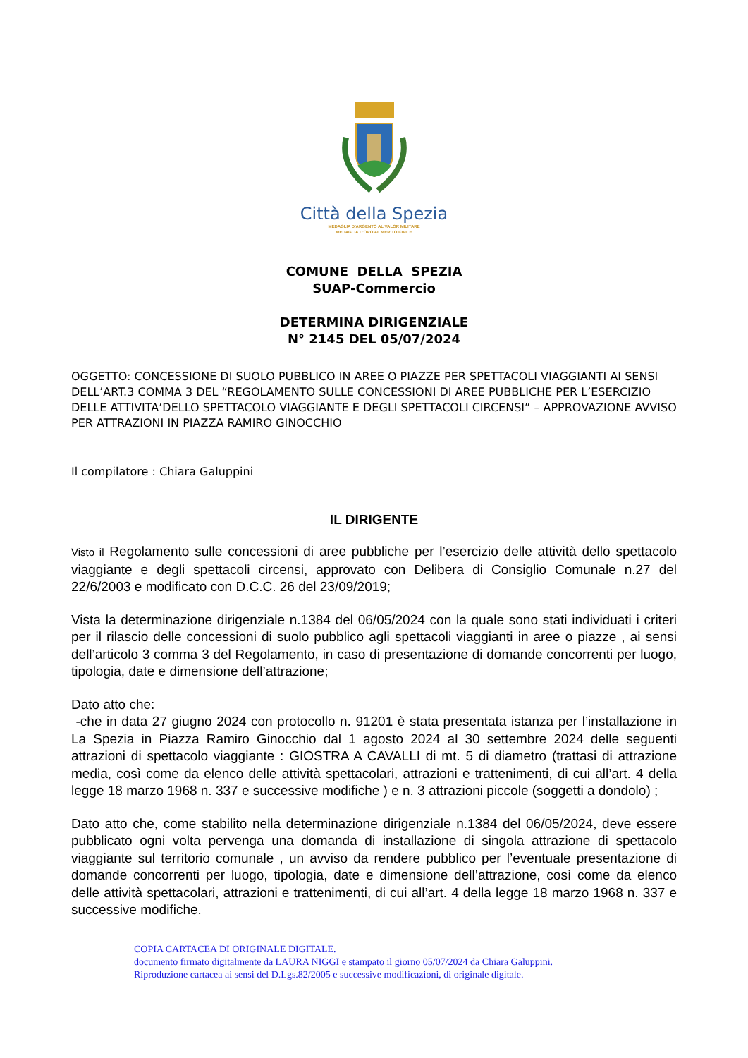Città della Spezia
MEDAGLIA D'ARGENTO AL VALOR MILITARE
MEDAGLIA D'ORO AL MERITO CIVILE
COMUNE DELLA SPEZIA
SUAP-Commercio
DETERMINA DIRIGENZIALE
N° 2145 DEL 05/07/2024
OGGETTO: CONCESSIONE DI SUOLO PUBBLICO IN AREE O PIAZZE PER SPETTACOLI VIAGGIANTI AI SENSI DELL’ART.3 COMMA 3 DEL “REGOLAMENTO SULLE CONCESSIONI DI AREE PUBBLICHE PER L’ESERCIZIO DELLE ATTIVITA’DELLO SPETTACOLO VIAGGIANTE E DEGLI SPETTACOLI CIRCENSI” – APPROVAZIONE AVVISO PER ATTRAZIONI IN PIAZZA RAMIRO GINOCCHIO
Il compilatore : Chiara Galuppini
IL DIRIGENTE
Visto il Regolamento sulle concessioni di aree pubbliche per l’esercizio delle attività dello spettacolo viaggiante e degli spettacoli circensi, approvato con Delibera di Consiglio Comunale n.27 del 22/6/2003 e modificato con D.C.C. 26 del 23/09/2019;
Vista la determinazione dirigenziale n.1384 del 06/05/2024 con la quale sono stati individuati i criteri per il rilascio delle concessioni di suolo pubblico agli spettacoli viaggianti in aree o piazze , ai sensi dell’articolo 3 comma 3 del Regolamento, in caso di presentazione di domande concorrenti per luogo, tipologia, date e dimensione dell’attrazione;
Dato atto che:
-che in data 27 giugno 2024 con protocollo n. 91201 è stata presentata istanza per l’installazione in La Spezia in Piazza Ramiro Ginocchio dal 1 agosto 2024 al 30 settembre 2024 delle seguenti attrazioni di spettacolo viaggiante : GIOSTRA A CAVALLI di mt. 5 di diametro (trattasi di attrazione media, così come da elenco delle attività spettacolari, attrazioni e trattenimenti, di cui all’art. 4 della legge 18 marzo 1968 n. 337 e successive modifiche ) e n. 3 attrazioni piccole (soggetti a dondolo) ;
Dato atto che, come stabilito nella determinazione dirigenziale n.1384 del 06/05/2024, deve essere pubblicato ogni volta pervenga una domanda di installazione di singola attrazione di spettacolo viaggiante sul territorio comunale , un avviso da rendere pubblico per l’eventuale presentazione di domande concorrenti per luogo, tipologia, date e dimensione dell’attrazione, così come da elenco delle attività spettacolari, attrazioni e trattenimenti, di cui all’art. 4 della legge 18 marzo 1968 n. 337 e successive modifiche.
COPIA CARTACEA DI ORIGINALE DIGITALE.
documento firmato digitalmente da LAURA NIGGI e stampato il giorno 05/07/2024 da Chiara Galuppini.
Riproduzione cartacea ai sensi del D.Lgs.82/2005 e successive modificazioni, di originale digitale.